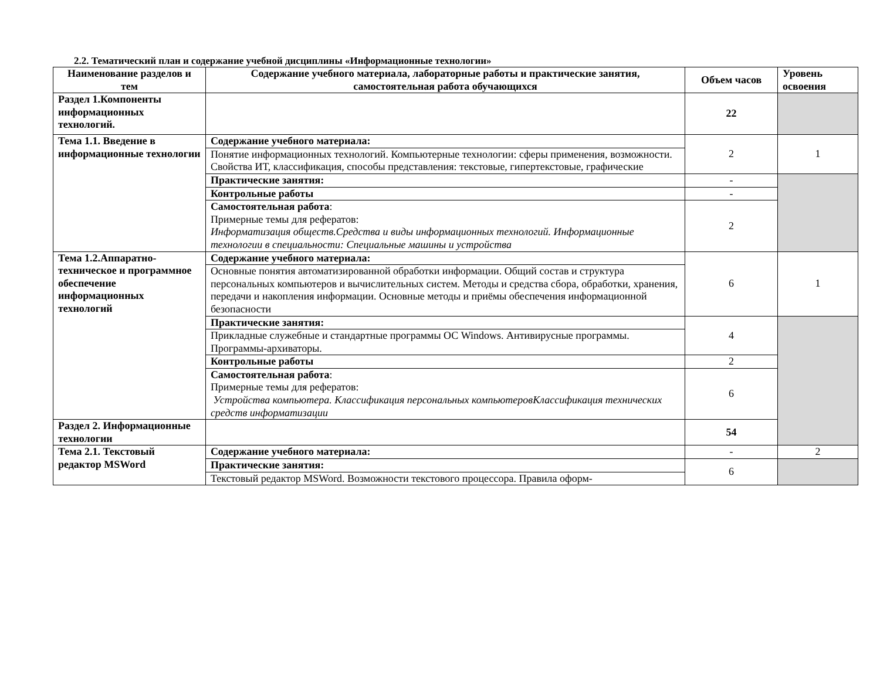2.2. Тематический план и содержание учебной дисциплины «Информационные технологии»
| Наименование разделов и тем | Содержание учебного материала, лабораторные работы и практические занятия, самостоятельная работа обучающихся | Объем часов | Уровень освоения |
| --- | --- | --- | --- |
| Раздел 1.Компоненты информационных технологий. | | 22 | |
| Тема 1.1. Введение в информационные технологии | Содержание учебного материала: | 2 | 1 |
| | Понятие информационных технологий. Компьютерные технологии: сферы применения, возможности. Свойства ИТ, классификация, способы представления: текстовые, гипертекстовые, графические | | |
| | Практические занятия: | - | |
| | Контрольные работы | - | |
| | Самостоятельная работа : Примерные темы для рефератов: Информатизация обществ.Средства и виды информационных технологий. Информационные технологии в специальности: Специальные машины и устройства | 2 | |
| Тема 1.2.Аппаратно-техническое и программное обеспечение информационных технологий | Содержание учебного материала: | 6 | 1 |
| | Основные понятия автоматизированной обработки информации. Общий состав и структура персональных компьютеров и вычислительных систем. Методы и средства сбора, обработки, хранения, передачи и накопления информации. Основные методы и приёмы обеспечения информационной безопасности | | |
| | Практические занятия: | 4 | |
| | Прикладные служебные и стандартные программы ОС Windows. Антивирусные программы. Программы-архиваторы. | | |
| | Контрольные работы | 2 | |
| | Самостоятельная работа : Примерные темы для рефератов: Устройства компьютера. Классификация персональных компьютеровКлассификация технических средств информатизации | 6 | |
| Раздел 2. Информационные технологии | | 54 | |
| Тема 2.1. Текстовый редактор MSWord | Содержание учебного материала: | - | 2 |
| | Практические занятия: | 6 | |
| | Текстовый редактор MSWord. Возможности текстового процессора. Правила оформ- | | |